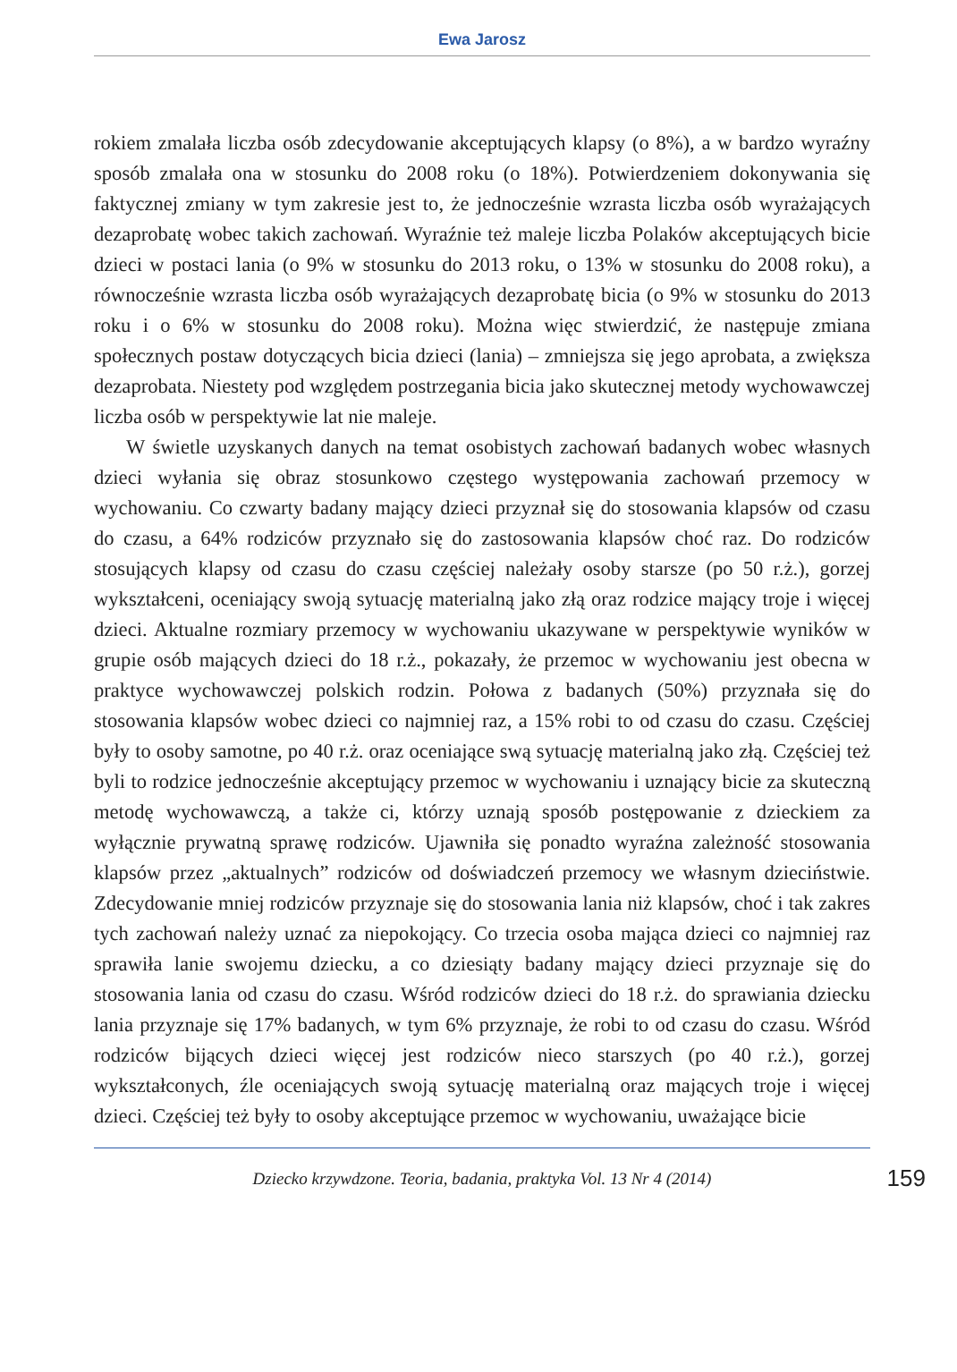Ewa Jarosz
rokiem zmalała liczba osób zdecydowanie akceptujących klapsy (o 8%), a w bardzo wyraźny sposób zmalała ona w stosunku do 2008 roku (o 18%). Potwierdzeniem dokonywania się faktycznej zmiany w tym zakresie jest to, że jednocześnie wzrasta liczba osób wyrażających dezaprobatę wobec takich zachowań. Wyraźnie też maleje liczba Polaków akceptujących bicie dzieci w postaci lania (o 9% w stosunku do 2013 roku, o 13% w stosunku do 2008 roku), a równocześnie wzrasta liczba osób wyrażających dezaprobatę bicia (o 9% w stosunku do 2013 roku i o 6% w stosunku do 2008 roku). Można więc stwierdzić, że następuje zmiana społecznych postaw dotyczących bicia dzieci (lania) – zmniejsza się jego aprobata, a zwiększa dezaprobata. Niestety pod względem postrzegania bicia jako skutecznej metody wychowawczej liczba osób w perspektywie lat nie maleje.
W świetle uzyskanych danych na temat osobistych zachowań badanych wobec własnych dzieci wyłania się obraz stosunkowo częstego występowania zachowań przemocy w wychowaniu. Co czwarty badany mający dzieci przyznał się do stosowania klapsów od czasu do czasu, a 64% rodziców przyznało się do zastosowania klapsów choć raz. Do rodziców stosujących klapsy od czasu do czasu częściej należały osoby starsze (po 50 r.ż.), gorzej wykształceni, oceniający swoją sytuację materialną jako złą oraz rodzice mający troje i więcej dzieci. Aktualne rozmiary przemocy w wychowaniu ukazywane w perspektywie wyników w grupie osób mających dzieci do 18 r.ż., pokazały, że przemoc w wychowaniu jest obecna w praktyce wychowawczej polskich rodzin. Połowa z badanych (50%) przyznała się do stosowania klapsów wobec dzieci co najmniej raz, a 15% robi to od czasu do czasu. Częściej były to osoby samotne, po 40 r.ż. oraz oceniające swą sytuację materialną jako złą. Częściej też byli to rodzice jednocześnie akceptujący przemoc w wychowaniu i uznający bicie za skuteczną metodę wychowawczą, a także ci, którzy uznają sposób postępowanie z dzieckiem za wyłącznie prywatną sprawę rodziców. Ujawniła się ponadto wyraźna zależność stosowania klapsów przez „aktualnych” rodziców od doświadczeń przemocy we własnym dzieciństwie. Zdecydowanie mniej rodziców przyznaje się do stosowania lania niż klapsów, choć i tak zakres tych zachowań należy uznać za niepokojący. Co trzecia osoba mająca dzieci co najmniej raz sprawiła lanie swojemu dziecku, a co dziesiąty badany mający dzieci przyznaje się do stosowania lania od czasu do czasu. Wśród rodziców dzieci do 18 r.ż. do sprawiania dziecku lania przyznaje się 17% badanych, w tym 6% przyznaje, że robi to od czasu do czasu. Wśród rodziców bijących dzieci więcej jest rodziców nieco starszych (po 40 r.ż.), gorzej wykształconych, źle oceniających swoją sytuację materialną oraz mających troje i więcej dzieci. Częściej też były to osoby akceptujące przemoc w wychowaniu, uważające bicie
Dziecko krzywdzone. Teoria, badania, praktyka Vol. 13 Nr 4 (2014)
159